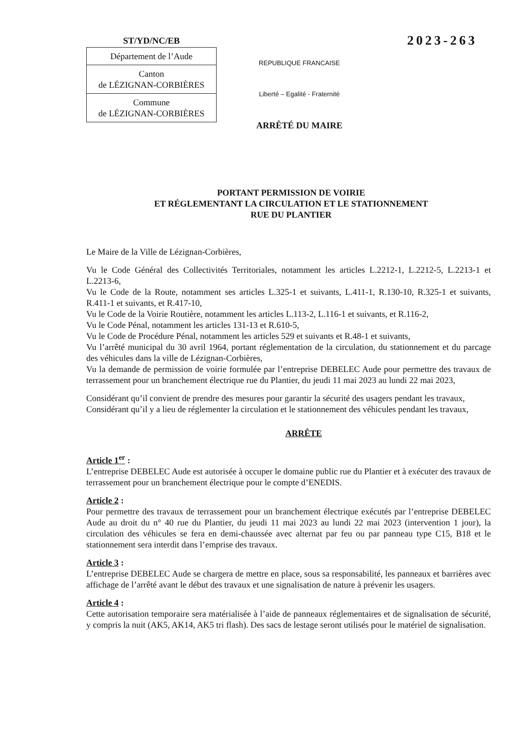ST/YD/NC/EB
| Département de l’Aude |
| Canton de LÉZIGNAN-CORBIÈRES |
| Commune de LÉZIGNAN-CORBIÈRES |
REPUBLIQUE FRANCAISE
Liberté – Egalité - Fraternité
ARRÊTÉ DU MAIRE
2023-263
PORTANT PERMISSION DE VOIRIE
ET RÉGLEMENTANT LA CIRCULATION ET LE STATIONNEMENT
RUE DU PLANTIER
Le Maire de la Ville de Lézignan-Corbières,
Vu le Code Général des Collectivités Territoriales, notamment les articles L.2212-1, L.2212-5, L.2213-1 et L.2213-6,
Vu le Code de la Route, notamment ses articles L.325-1 et suivants, L.411-1, R.130-10, R.325-1 et suivants, R.411-1 et suivants, et R.417-10,
Vu le Code de la Voirie Routière, notamment les articles L.113-2, L.116-1 et suivants, et R.116-2,
Vu le Code Pénal, notamment les articles 131-13 et R.610-5,
Vu le Code de Procédure Pénal, notamment les articles 529 et suivants et R.48-1 et suivants,
Vu l’arrêté municipal du 30 avril 1964, portant réglementation de la circulation, du stationnement et du parcage des véhicules dans la ville de Lézignan-Corbières,
Vu la demande de permission de voirie formulée par l’entreprise DEBELEC Aude pour permettre des travaux de terrassement pour un branchement électrique rue du Plantier, du jeudi 11 mai 2023 au lundi 22 mai 2023,
Considérant qu’il convient de prendre des mesures pour garantir la sécurité des usagers pendant les travaux,
Considérant qu’il y a lieu de réglementer la circulation et le stationnement des véhicules pendant les travaux,
ARRÊTE
Article 1<sup>er</sup> :
L’entreprise DEBELEC Aude est autorisée à occuper le domaine public rue du Plantier et à exécuter des travaux de terrassement pour un branchement électrique pour le compte d’ENEDIS.
Article 2 :
Pour permettre des travaux de terrassement pour un branchement électrique exécutés par l’entreprise DEBELEC Aude au droit du n° 40 rue du Plantier, du jeudi 11 mai 2023 au lundi 22 mai 2023 (intervention 1 jour), la circulation des véhicules se fera en demi-chaussée avec alternat par feu ou par panneau type C15, B18 et le stationnement sera interdit dans l’emprise des travaux.
Article 3 :
L’entreprise DEBELEC Aude se chargera de mettre en place, sous sa responsabilité, les panneaux et barrières avec affichage de l’arrêté avant le début des travaux et une signalisation de nature à prévenir les usagers.
Article 4 :
Cette autorisation temporaire sera matérialisée à l’aide de panneaux réglementaires et de signalisation de sécurité, y compris la nuit (AK5, AK14, AK5 tri flash). Des sacs de lestage seront utilisés pour le matériel de signalisation.